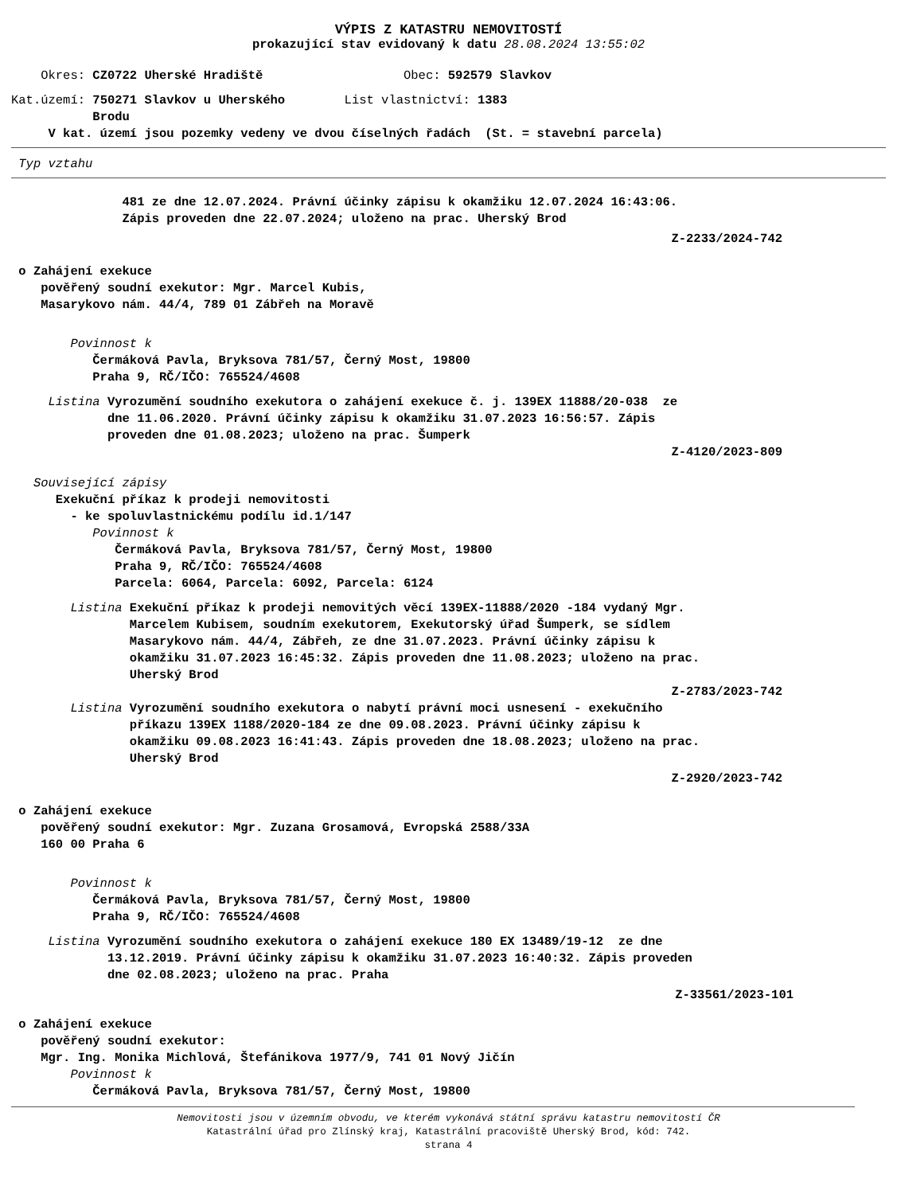VÝPIS Z KATASTRU NEMOVITOSTÍ
prokazující stav evidovaný k datu 28.08.2024 13:55:02
Okres: CZ0722 Uherské Hradiště Obec: 592579 Slavkov
Kat.území: 750271 Slavkov u Uherského List vlastnictví: 1383
Brodu
V kat. území jsou pozemky vedeny ve dvou číselných řadách (St. = stavební parcela)
Typ vztahu
481 ze dne 12.07.2024. Právní účinky zápisu k okamžiku 12.07.2024 16:43:06. Zápis proveden dne 22.07.2024; uloženo na prac. Uherský Brod
Z-2233/2024-742
o Zahájení exekuce pověřený soudní exekutor: Mgr. Marcel Kubis, Masarykovo nám. 44/4, 789 01 Zábřeh na Moravě
Povinnost k Čermáková Pavla, Bryksova 781/57, Černý Most, 19800 Praha 9, RČ/IČO: 765524/4608
Listina Vyrozumění soudního exekutora o zahájení exekuce č. j. 139EX 11888/20-038 ze dne 11.06.2020. Právní účinky zápisu k okamžiku 31.07.2023 16:56:57. Zápis proveden dne 01.08.2023; uloženo na prac. Šumperk
Z-4120/2023-809
Související zápisy Exekuční příkaz k prodeji nemovitosti - ke spoluvlastnickému podílu id.1/147 Povinnost k Čermáková Pavla, Bryksova 781/57, Černý Most, 19800 Praha 9, RČ/IČO: 765524/4608 Parcela: 6064, Parcela: 6092, Parcela: 6124
Listina Exekuční příkaz k prodeji nemovitých věcí 139EX-11888/2020 -184 vydaný Mgr. Marcelem Kubisem, soudním exekutorem, Exekutorský úřad Šumperk, se sídlem Masarykovo nám. 44/4, Zábřeh, ze dne 31.07.2023. Právní účinky zápisu k okamžiku 31.07.2023 16:45:32. Zápis proveden dne 11.08.2023; uloženo na prac. Uherský Brod
Z-2783/2023-742
Listina Vyrozumění soudního exekutora o nabytí právní moci usnesení - exekučního příkazu 139EX 1188/2020-184 ze dne 09.08.2023. Právní účinky zápisu k okamžiku 09.08.2023 16:41:43. Zápis proveden dne 18.08.2023; uloženo na prac. Uherský Brod
Z-2920/2023-742
o Zahájení exekuce pověřený soudní exekutor: Mgr. Zuzana Grosamová, Evropská 2588/33A 160 00 Praha 6
Povinnost k Čermáková Pavla, Bryksova 781/57, Černý Most, 19800 Praha 9, RČ/IČO: 765524/4608
Listina Vyrozumění soudního exekutora o zahájení exekuce 180 EX 13489/19-12 ze dne 13.12.2019. Právní účinky zápisu k okamžiku 31.07.2023 16:40:32. Zápis proveden dne 02.08.2023; uloženo na prac. Praha
Z-33561/2023-101
o Zahájení exekuce pověřený soudní exekutor: Mgr. Ing. Monika Michlová, Štefánikova 1977/9, 741 01 Nový Jičín Povinnost k Čermáková Pavla, Bryksova 781/57, Černý Most, 19800
Nemovitosti jsou v územním obvodu, ve kterém vykonává státní správu katastru nemovitostí ČR
Katastrální úřad pro Zlínský kraj, Katastrální pracoviště Uherský Brod, kód: 742.
strana 4